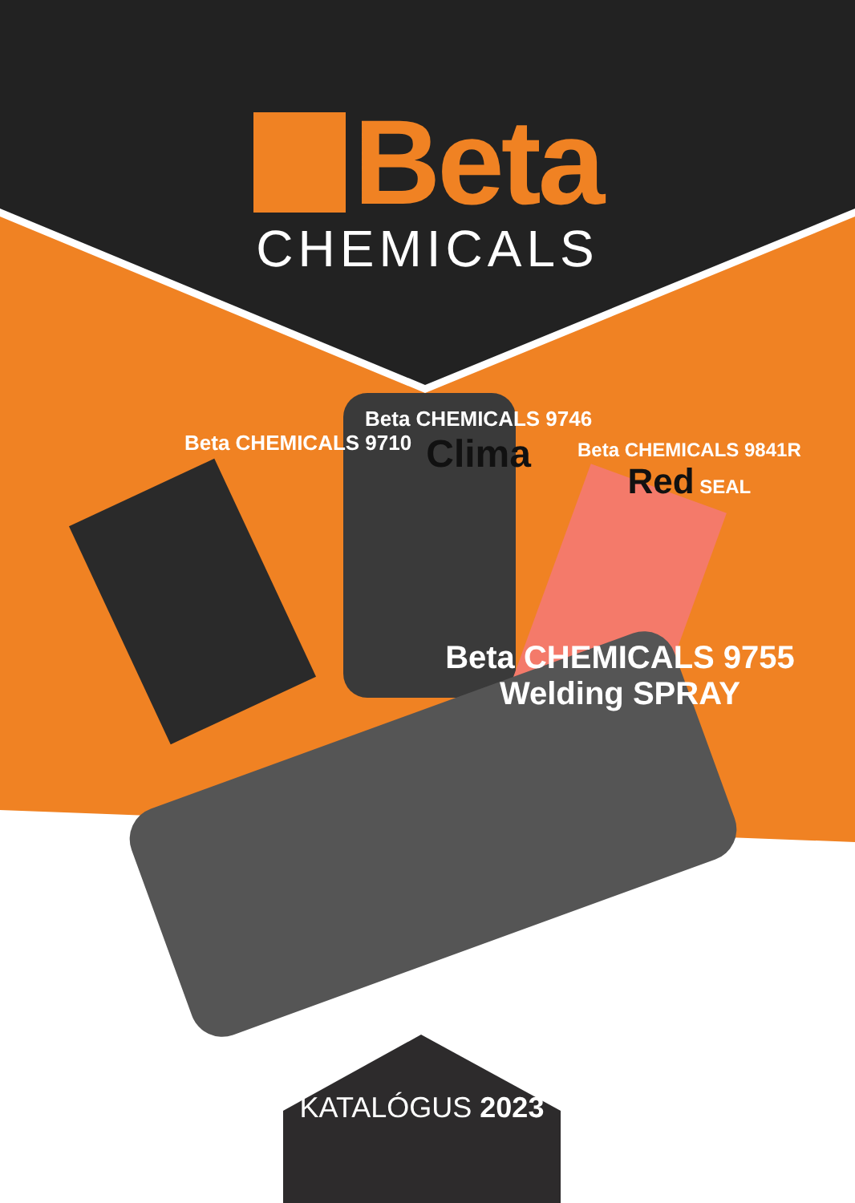Beta
CHEMICALS
Beta CHEMICALS 9710
Beta CHEMICALS 9746
Clima
Beta CHEMICALS 9841R
Red SEAL
Beta CHEMICALS 9755 Welding SPRAY
KATALÓGUS 2023